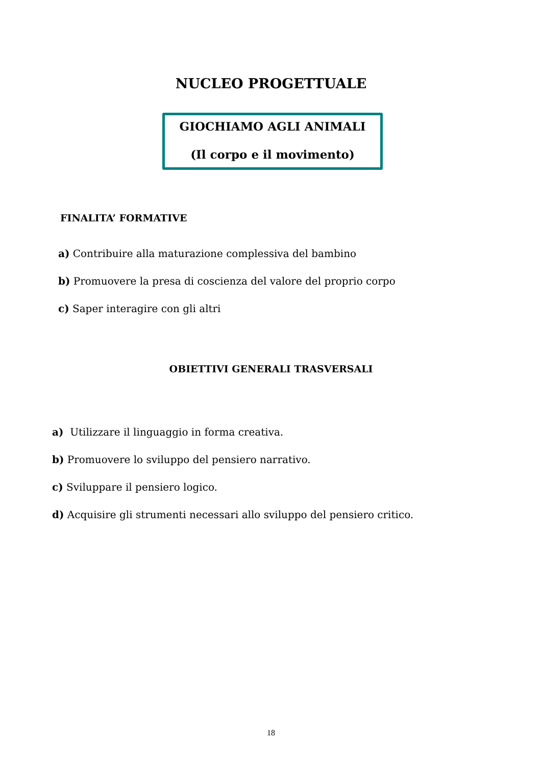NUCLEO PROGETTUALE
GIOCHIAMO AGLI ANIMALI
(Il corpo e il movimento)
FINALITA’ FORMATIVE
a) Contribuire alla maturazione complessiva del bambino
b) Promuovere la presa di coscienza del valore del proprio corpo
c) Saper interagire con gli altri
OBIETTIVI GENERALI TRASVERSALI
a) Utilizzare il linguaggio in forma creativa.
b) Promuovere lo sviluppo del pensiero narrativo.
c) Sviluppare il pensiero logico.
d) Acquisire gli strumenti necessari allo sviluppo del pensiero critico.
18